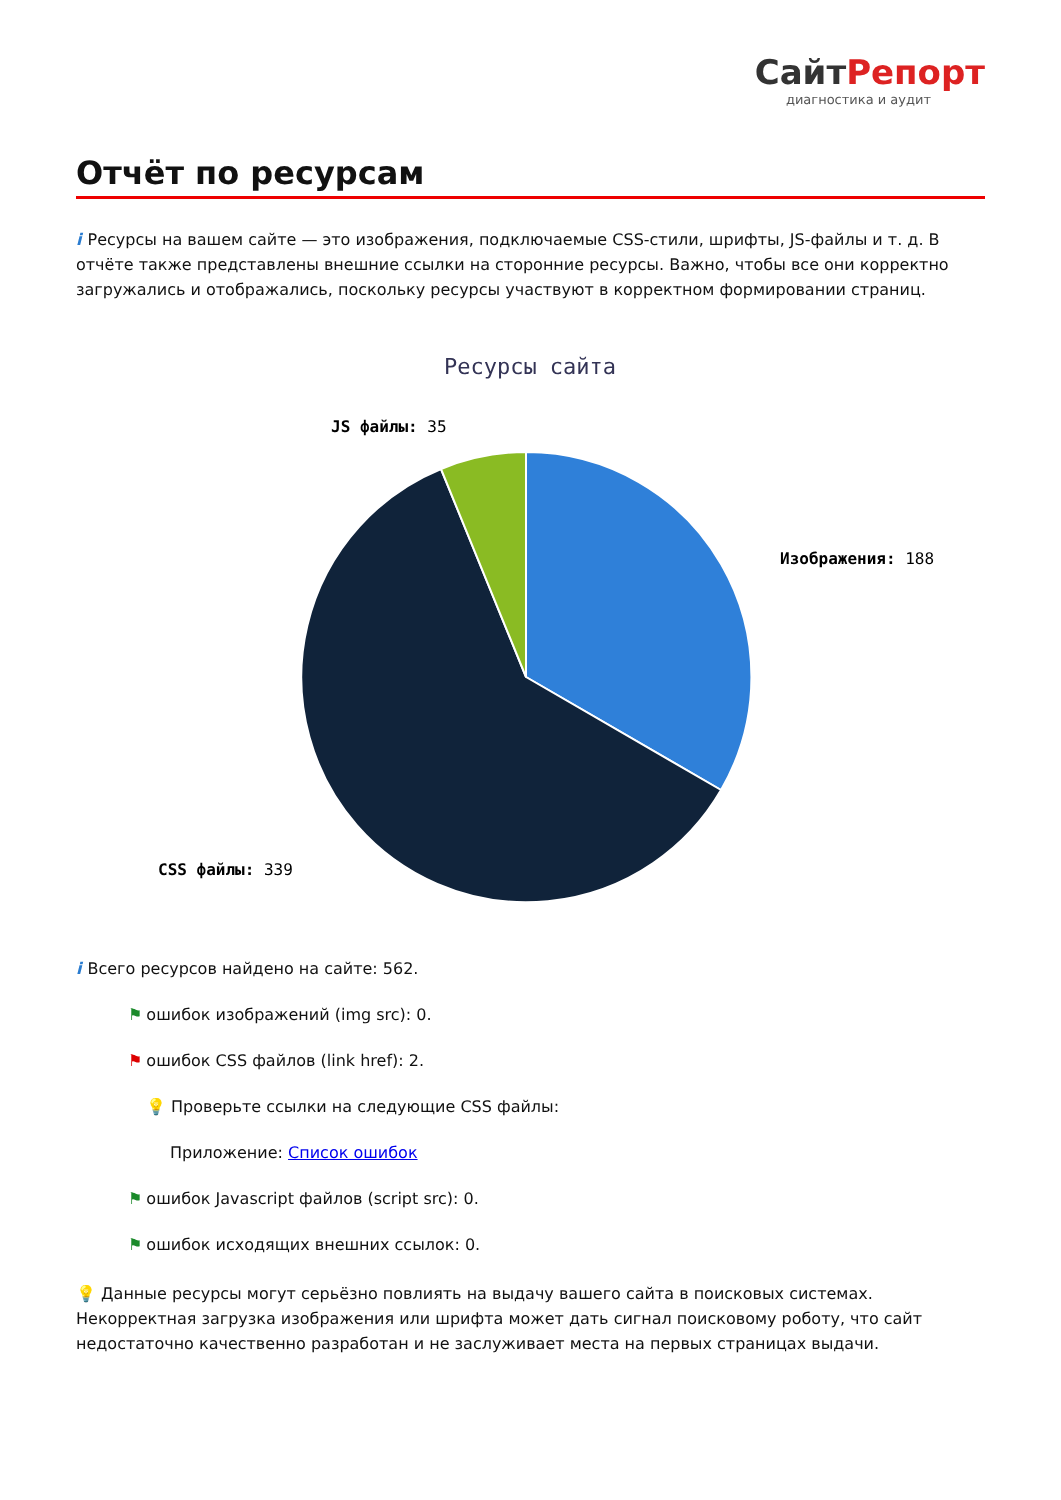СайтРепорт
диагностика и аудит
Отчёт по ресурсам
i Ресурсы на вашем сайте — это изображения, подключаемые CSS-стили, шрифты, JS-файлы и т. д. В отчёте также представлены внешние ссылки на сторонние ресурсы. Важно, чтобы все они корректно загружались и отображались, поскольку ресурсы участвуют в корректном формировании страниц.
Ресурсы сайта
JS файлы: 35
Изображения: 188
CSS файлы: 339
i Всего ресурсов найдено на сайте: 562.
⚑ ошибок изображений (img src): 0.
⚑ ошибок CSS файлов (link href): 2.
💡 Проверьте ссылки на следующие CSS файлы:
Приложение: Список ошибок
⚑ ошибок Javascript файлов (script src): 0.
⚑ ошибок исходящих внешних ссылок: 0.
💡 Данные ресурсы могут серьёзно повлиять на выдачу вашего сайта в поисковых системах. Некорректная загрузка изображения или шрифта может дать сигнал поисковому роботу, что сайт недостаточно качественно разработан и не заслуживает места на первых страницах выдачи.